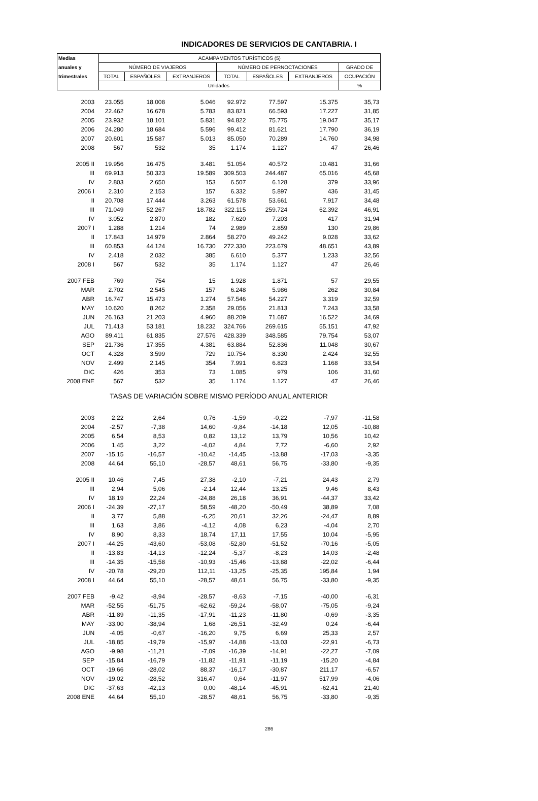INDICADORES DE SERVICIOS DE CANTABRIA. I
| Medias | ACAMPAMENTOS TURÍSTICOS (5) | | | | | | |
| --- | --- | --- | --- | --- | --- | --- | --- |
| anuales y | NÚMERO DE VIAJEROS | | | NÚMERO DE PERNOCTACIONES | | | GRADO DE |
| trimestrales | TOTAL | ESPAÑOLES | EXTRANJEROS | TOTAL | ESPAÑOLES | EXTRANJEROS | OCUPACIÓN |
| | Unidades | | | | | | % |
| 2003 | 23.055 | 18.008 | 5.046 | 92.972 | 77.597 | 15.375 | 35,73 |
| 2004 | 22.462 | 16.678 | 5.783 | 83.821 | 66.593 | 17.227 | 31,85 |
| 2005 | 23.932 | 18.101 | 5.831 | 94.822 | 75.775 | 19.047 | 35,17 |
| 2006 | 24.280 | 18.684 | 5.596 | 99.412 | 81.621 | 17.790 | 36,19 |
| 2007 | 20.601 | 15.587 | 5.013 | 85.050 | 70.289 | 14.760 | 34,98 |
| 2008 | 567 | 532 | 35 | 1.174 | 1.127 | 47 | 26,46 |
| 2005 II | 19.956 | 16.475 | 3.481 | 51.054 | 40.572 | 10.481 | 31,66 |
| III | 69.913 | 50.323 | 19.589 | 309.503 | 244.487 | 65.016 | 45,68 |
| IV | 2.803 | 2.650 | 153 | 6.507 | 6.128 | 379 | 33,96 |
| 2006 I | 2.310 | 2.153 | 157 | 6.332 | 5.897 | 436 | 31,45 |
| II | 20.708 | 17.444 | 3.263 | 61.578 | 53.661 | 7.917 | 34,48 |
| III | 71.049 | 52.267 | 18.782 | 322.115 | 259.724 | 62.392 | 46,91 |
| IV | 3.052 | 2.870 | 182 | 7.620 | 7.203 | 417 | 31,94 |
| 2007 I | 1.288 | 1.214 | 74 | 2.989 | 2.859 | 130 | 29,86 |
| II | 17.843 | 14.979 | 2.864 | 58.270 | 49.242 | 9.028 | 33,62 |
| III | 60.853 | 44.124 | 16.730 | 272.330 | 223.679 | 48.651 | 43,89 |
| IV | 2.418 | 2.032 | 385 | 6.610 | 5.377 | 1.233 | 32,56 |
| 2008 I | 567 | 532 | 35 | 1.174 | 1.127 | 47 | 26,46 |
| 2007 FEB | 769 | 754 | 15 | 1.928 | 1.871 | 57 | 29,55 |
| MAR | 2.702 | 2.545 | 157 | 6.248 | 5.986 | 262 | 30,84 |
| ABR | 16.747 | 15.473 | 1.274 | 57.546 | 54.227 | 3.319 | 32,59 |
| MAY | 10.620 | 8.262 | 2.358 | 29.056 | 21.813 | 7.243 | 33,58 |
| JUN | 26.163 | 21.203 | 4.960 | 88.209 | 71.687 | 16.522 | 34,69 |
| JUL | 71.413 | 53.181 | 18.232 | 324.766 | 269.615 | 55.151 | 47,92 |
| AGO | 89.411 | 61.835 | 27.576 | 428.339 | 348.585 | 79.754 | 53,07 |
| SEP | 21.736 | 17.355 | 4.381 | 63.884 | 52.836 | 11.048 | 30,67 |
| OCT | 4.328 | 3.599 | 729 | 10.754 | 8.330 | 2.424 | 32,55 |
| NOV | 2.499 | 2.145 | 354 | 7.991 | 6.823 | 1.168 | 33,54 |
| DIC | 426 | 353 | 73 | 1.085 | 979 | 106 | 31,60 |
| 2008 ENE | 567 | 532 | 35 | 1.174 | 1.127 | 47 | 26,46 |
| TASAS DE VARIACIÓN SOBRE MISMO PERÍODO ANUAL ANTERIOR | | | | | | | |
| 2003 | 2,22 | 2,64 | 0,76 | -1,59 | -0,22 | -7,97 | -11,58 |
| 2004 | -2,57 | -7,38 | 14,60 | -9,84 | -14,18 | 12,05 | -10,88 |
| 2005 | 6,54 | 8,53 | 0,82 | 13,12 | 13,79 | 10,56 | 10,42 |
| 2006 | 1,45 | 3,22 | -4,02 | 4,84 | 7,72 | -6,60 | 2,92 |
| 2007 | -15,15 | -16,57 | -10,42 | -14,45 | -13,88 | -17,03 | -3,35 |
| 2008 | 44,64 | 55,10 | -28,57 | 48,61 | 56,75 | -33,80 | -9,35 |
| 2005 II | 10,46 | 7,45 | 27,38 | -2,10 | -7,21 | 24,43 | 2,79 |
| III | 2,94 | 5,06 | -2,14 | 12,44 | 13,25 | 9,46 | 8,43 |
| IV | 18,19 | 22,24 | -24,88 | 26,18 | 36,91 | -44,37 | 33,42 |
| 2006 I | -24,39 | -27,17 | 58,59 | -48,20 | -50,49 | 38,89 | 7,08 |
| II | 3,77 | 5,88 | -6,25 | 20,61 | 32,26 | -24,47 | 8,89 |
| III | 1,63 | 3,86 | -4,12 | 4,08 | 6,23 | -4,04 | 2,70 |
| IV | 8,90 | 8,33 | 18,74 | 17,11 | 17,55 | 10,04 | -5,95 |
| 2007 I | -44,25 | -43,60 | -53,08 | -52,80 | -51,52 | -70,16 | -5,05 |
| II | -13,83 | -14,13 | -12,24 | -5,37 | -8,23 | 14,03 | -2,48 |
| III | -14,35 | -15,58 | -10,93 | -15,46 | -13,88 | -22,02 | -6,44 |
| IV | -20,78 | -29,20 | 112,11 | -13,25 | -25,35 | 195,84 | 1,94 |
| 2008 I | 44,64 | 55,10 | -28,57 | 48,61 | 56,75 | -33,80 | -9,35 |
| 2007 FEB | -9,42 | -8,94 | -28,57 | -8,63 | -7,15 | -40,00 | -6,31 |
| MAR | -52,55 | -51,75 | -62,62 | -59,24 | -58,07 | -75,05 | -9,24 |
| ABR | -11,89 | -11,35 | -17,91 | -11,23 | -11,80 | -0,69 | -3,35 |
| MAY | -33,00 | -38,94 | 1,68 | -26,51 | -32,49 | 0,24 | -6,44 |
| JUN | -4,05 | -0,67 | -16,20 | 9,75 | 6,69 | 25,33 | 2,57 |
| JUL | -18,85 | -19,79 | -15,97 | -14,88 | -13,03 | -22,91 | -6,73 |
| AGO | -9,98 | -11,21 | -7,09 | -16,39 | -14,91 | -22,27 | -7,09 |
| SEP | -15,84 | -16,79 | -11,82 | -11,91 | -11,19 | -15,20 | -4,84 |
| OCT | -19,66 | -28,02 | 88,37 | -16,17 | -30,87 | 211,17 | -6,57 |
| NOV | -19,02 | -28,52 | 316,47 | 0,64 | -11,97 | 517,99 | -4,06 |
| DIC | -37,63 | -42,13 | 0,00 | -48,14 | -45,91 | -62,41 | 21,40 |
| 2008 ENE | 44,64 | 55,10 | -28,57 | 48,61 | 56,75 | -33,80 | -9,35 |
286